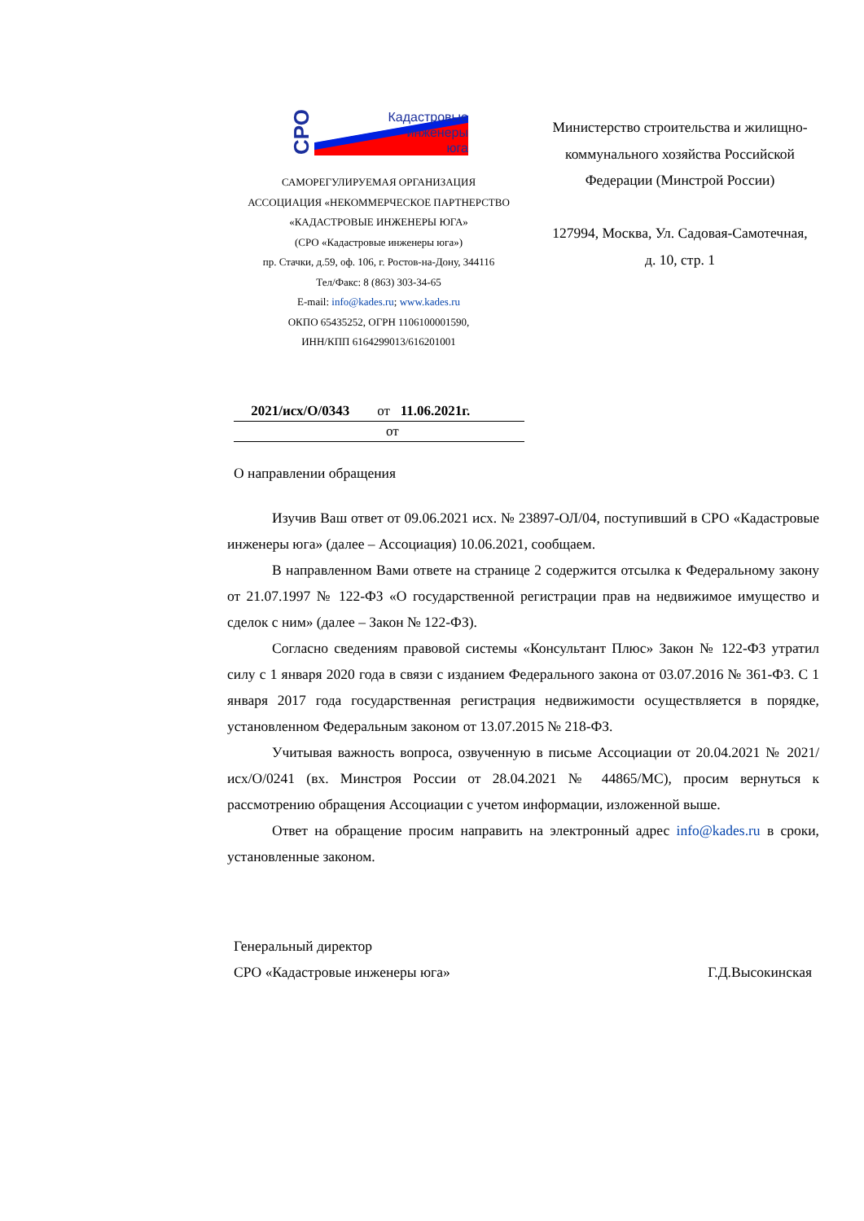СРО
Кадастровые
инженеры
юга
САМОРЕГУЛИРУЕМАЯ ОРГАНИЗАЦИЯ
АССОЦИАЦИЯ «НЕКОММЕРЧЕСКОЕ ПАРТНЕРСТВО
«КАДАСТРОВЫЕ ИНЖЕНЕРЫ ЮГА»
(СРО «Кадастровые инженеры юга»)
пр. Стачки, д.59, оф. 106, г. Ростов-на-Дону, 344116
Тел/Факс: 8 (863) 303-34-65
E-mail: info@kades.ru; www.kades.ru
ОКПО 65435252, ОГРН 1106100001590,
ИНН/КПП 6164299013/616201001
Министерство строительства и жилищно-коммунального хозяйства Российской Федерации (Минстрой России)
127994, Москва, Ул. Садовая-Самотечная, д. 10, стр. 1
2021/исх/О/0343 от 11.06.2021г.
от
О направлении обращения
Изучив Ваш ответ от 09.06.2021 исх. № 23897-ОЛ/04, поступивший в СРО «Кадастровые инженеры юга» (далее – Ассоциация) 10.06.2021, сообщаем.
В направленном Вами ответе на странице 2 содержится отсылка к Федеральному закону от 21.07.1997 № 122-ФЗ «О государственной регистрации прав на недвижимое имущество и сделок с ним» (далее – Закон № 122-ФЗ).
Согласно сведениям правовой системы «Консультант Плюс» Закон № 122-ФЗ утратил силу с 1 января 2020 года в связи с изданием Федерального закона от 03.07.2016 № 361-ФЗ. С 1 января 2017 года государственная регистрация недвижимости осуществляется в порядке, установленном Федеральным законом от 13.07.2015 № 218-ФЗ.
Учитывая важность вопроса, озвученную в письме Ассоциации от 20.04.2021 № 2021/исх/О/0241 (вх. Минстроя России от 28.04.2021 № 44865/МС), просим вернуться к рассмотрению обращения Ассоциации с учетом информации, изложенной выше.
Ответ на обращение просим направить на электронный адрес info@kades.ru в сроки, установленные законом.
Генеральный директор
СРО «Кадастровые инженеры юга»
Г.Д.Высокинская